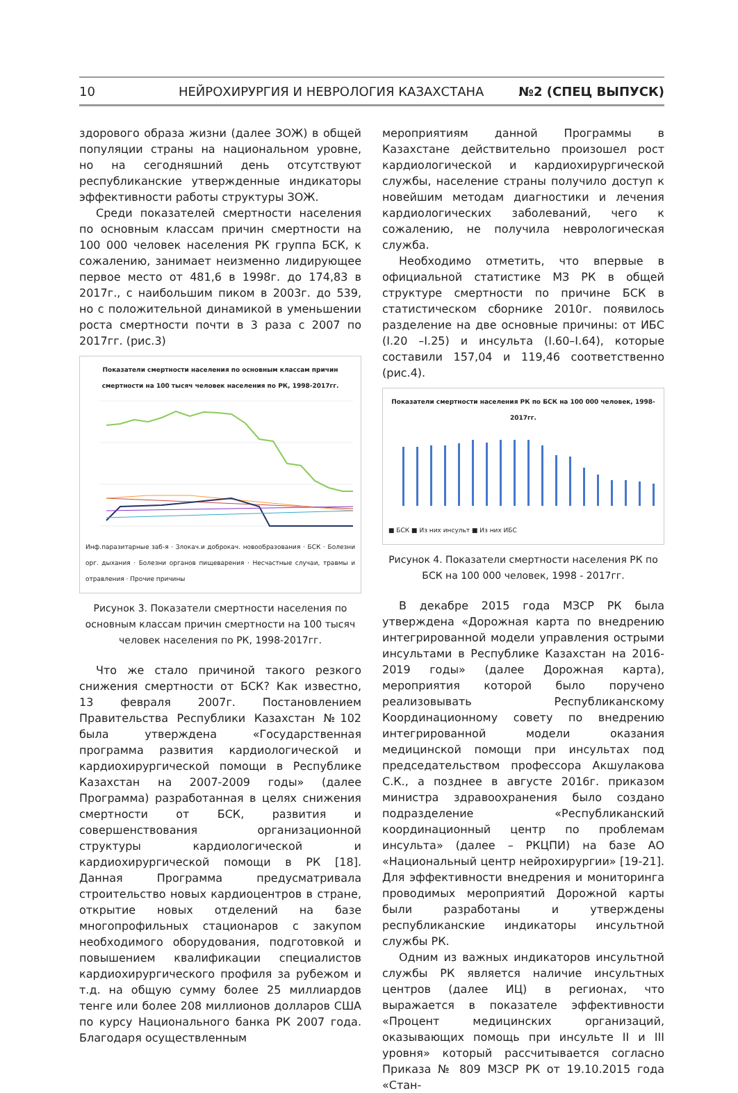10 НЕЙРОХИРУРГИЯ И НЕВРОЛОГИЯ КАЗАХСТАНА №2 (СПЕЦ ВЫПУСК)
здорового образа жизни (далее ЗОЖ) в общей популяции страны на национальном уровне, но на сегодняшний день отсутствуют республиканские утвержденные индикаторы эффективности работы структуры ЗОЖ.
Среди показателей смертности населения по основным классам причин смертности на 100 000 человек населения РК группа БСК, к сожалению, занимает неизменно лидирующее первое место от 481,6 в 1998г. до 174,83 в 2017г., с наибольшим пиком в 2003г. до 539, но с положительной динамикой в уменьшении роста смертности почти в 3 раза с 2007 по 2017гг. (рис.3)
Показатели смертности населения по основным классам причин смертности на 100 тысяч человек населения по РК, 1998-2017гг.
Инф.паразитарные заб-я · Злокач.и доброкач. новообразования · БСК · Болезни орг. дыхания · Болезни органов пищеварения · Несчастные случаи, травмы и отравления · Прочие причины
Рисунок 3. Показатели смертности населения по основным классам причин смертности на 100 тысяч человек населения по РК, 1998-2017гг.
Что же стало причиной такого резкого снижения смертности от БСК? Как известно, 13 февраля 2007г. Постановлением Правительства Республики Казахстан №102 была утверждена «Государственная программа развития кардиологической и кардиохирургической помощи в Республике Казахстан на 2007-2009 годы» (далее Программа) разработанная в целях снижения смертности от БСК, развития и совершенствования организационной структуры кардиологической и кардиохирургической помощи в РК [18]. Данная Программа предусматривала строительство новых кардиоцентров в стране, открытие новых отделений на базе многопрофильных стационаров с закупом необходимого оборудования, подготовкой и повышением квалификации специалистов кардиохирургического профиля за рубежом и т.д. на общую сумму более 25 миллиардов тенге или более 208 миллионов долларов США по курсу Национального банка РК 2007 года. Благодаря осуществленным
мероприятиям данной Программы в Казахстане действительно произошел рост кардиологической и кардиохирургической службы, население страны получило доступ к новейшим методам диагностики и лечения кардиологических заболеваний, чего к сожалению, не получила неврологическая служба.
Необходимо отметить, что впервые в официальной статистике МЗ РК в общей структуре смертности по причине БСК в статистическом сборнике 2010г. появилось разделение на две основные причины: от ИБС (I.20 –I.25) и инсульта (I.60–I.64), которые составили 157,04 и 119,46 соответственно (рис.4).
Показатели смертности населения РК по БСК на 100 000 человек, 1998-2017гг.
■ БСК ■ Из них инсульт ■ Из них ИБС
Рисунок 4. Показатели смертности населения РК по БСК на 100 000 человек, 1998 - 2017гг.
В декабре 2015 года МЗСР РК была утверждена «Дорожная карта по внедрению интегрированной модели управления острыми инсультами в Республике Казахстан на 2016-2019 годы» (далее Дорожная карта), мероприятия которой было поручено реализовывать Республиканскому Координационному совету по внедрению интегрированной модели оказания медицинской помощи при инсультах под председательством профессора Акшулакова С.К., а позднее в августе 2016г. приказом министра здравоохранения было создано подразделение «Республиканский координационный центр по проблемам инсульта» (далее – РКЦПИ) на базе АО «Национальный центр нейрохирургии» [19-21]. Для эффективности внедрения и мониторинга проводимых мероприятий Дорожной карты были разработаны и утверждены республиканские индикаторы инсультной службы РК.
Одним из важных индикаторов инсультной службы РК является наличие инсультных центров (далее ИЦ) в регионах, что выражается в показателе эффективности «Процент медицинских организаций, оказывающих помощь при инсульте II и III уровня» который рассчитывается согласно Приказа № 809 МЗСР РК от 19.10.2015 года «Стан-